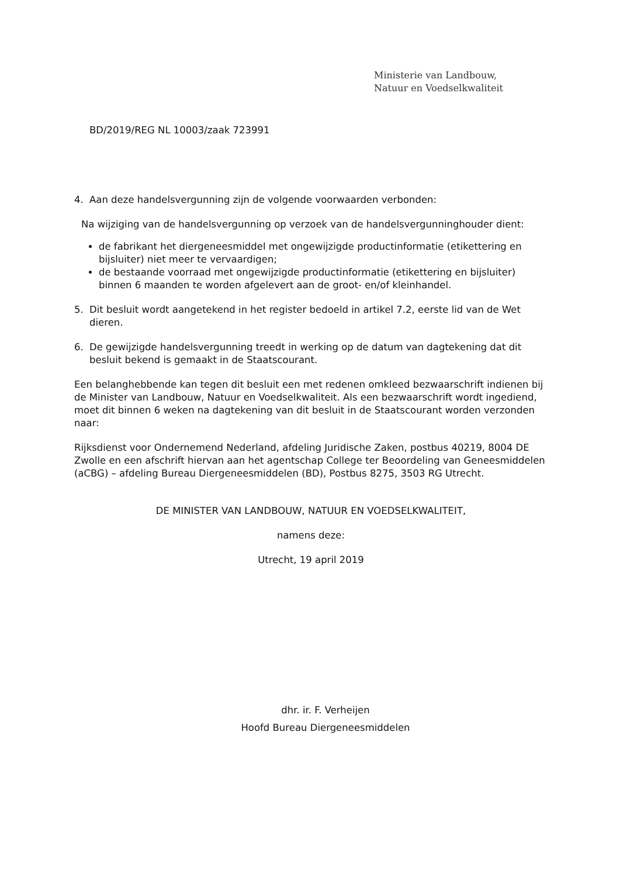Ministerie van Landbouw,
Natuur en Voedselkwaliteit
BD/2019/REG NL 10003/zaak 723991
4. Aan deze handelsvergunning zijn de volgende voorwaarden verbonden:
Na wijziging van de handelsvergunning op verzoek van de handelsvergunninghouder dient:
de fabrikant het diergeneesmiddel met ongewijzigde productinformatie (etikettering en bijsluiter) niet meer te vervaardigen;
de bestaande voorraad met ongewijzigde productinformatie (etikettering en bijsluiter) binnen 6 maanden te worden afgelevert aan de groot- en/of kleinhandel.
5. Dit besluit wordt aangetekend in het register bedoeld in artikel 7.2, eerste lid van de Wet dieren.
6. De gewijzigde handelsvergunning treedt in werking op de datum van dagtekening dat dit besluit bekend is gemaakt in de Staatscourant.
Een belanghebbende kan tegen dit besluit een met redenen omkleed bezwaarschrift indienen bij de Minister van Landbouw, Natuur en Voedselkwaliteit. Als een bezwaarschrift wordt ingediend, moet dit binnen 6 weken na dagtekening van dit besluit in de Staatscourant worden verzonden naar:
Rijksdienst voor Ondernemend Nederland, afdeling Juridische Zaken, postbus 40219, 8004 DE Zwolle en een afschrift hiervan aan het agentschap College ter Beoordeling van Geneesmiddelen (aCBG) – afdeling Bureau Diergeneesmiddelen (BD), Postbus 8275, 3503 RG Utrecht.
DE MINISTER VAN LANDBOUW, NATUUR EN VOEDSELKWALITEIT,
namens deze:
Utrecht, 19 april 2019
dhr. ir. F. Verheijen
Hoofd Bureau Diergeneesmiddelen